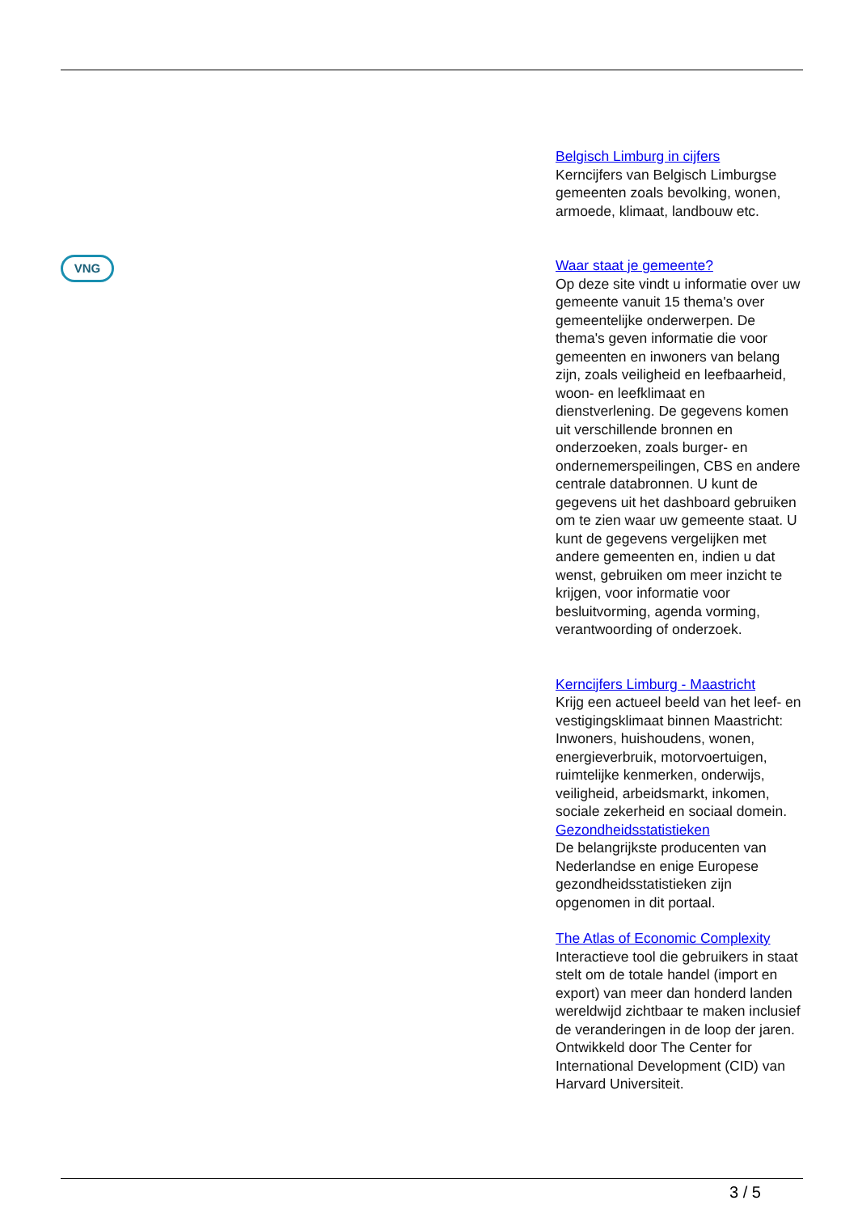VNG
Belgisch Limburg in cijfers
Kerncijfers van Belgisch Limburgse gemeenten zoals bevolking, wonen, armoede, klimaat, landbouw etc.
Waar staat je gemeente?
Op deze site vindt u informatie over uw gemeente vanuit 15 thema's over gemeentelijke onderwerpen. De thema's geven informatie die voor gemeenten en inwoners van belang zijn, zoals veiligheid en leefbaarheid, woon- en leefklimaat en dienstverlening. De gegevens komen uit verschillende bronnen en onderzoeken, zoals burger- en ondernemerspeilingen, CBS en andere centrale databronnen. U kunt de gegevens uit het dashboard gebruiken om te zien waar uw gemeente staat. U kunt de gegevens vergelijken met andere gemeenten en, indien u dat wenst, gebruiken om meer inzicht te krijgen, voor informatie voor besluitvorming, agenda vorming, verantwoording of onderzoek.
Kerncijfers Limburg - Maastricht
Krijg een actueel beeld van het leef- en vestigingsklimaat binnen Maastricht: Inwoners, huishoudens, wonen, energieverbruik, motorvoertuigen, ruimtelijke kenmerken, onderwijs, veiligheid, arbeidsmarkt, inkomen, sociale zekerheid en sociaal domein.
Gezondheidsstatistieken
De belangrijkste producenten van Nederlandse en enige Europese gezondheidsstatistieken zijn opgenomen in dit portaal.
The Atlas of Economic Complexity
Interactieve tool die gebruikers in staat stelt om de totale handel (import en export) van meer dan honderd landen wereldwijd zichtbaar te maken inclusief de veranderingen in de loop der jaren. Ontwikkeld door The Center for International Development (CID) van Harvard Universiteit.
3 / 5